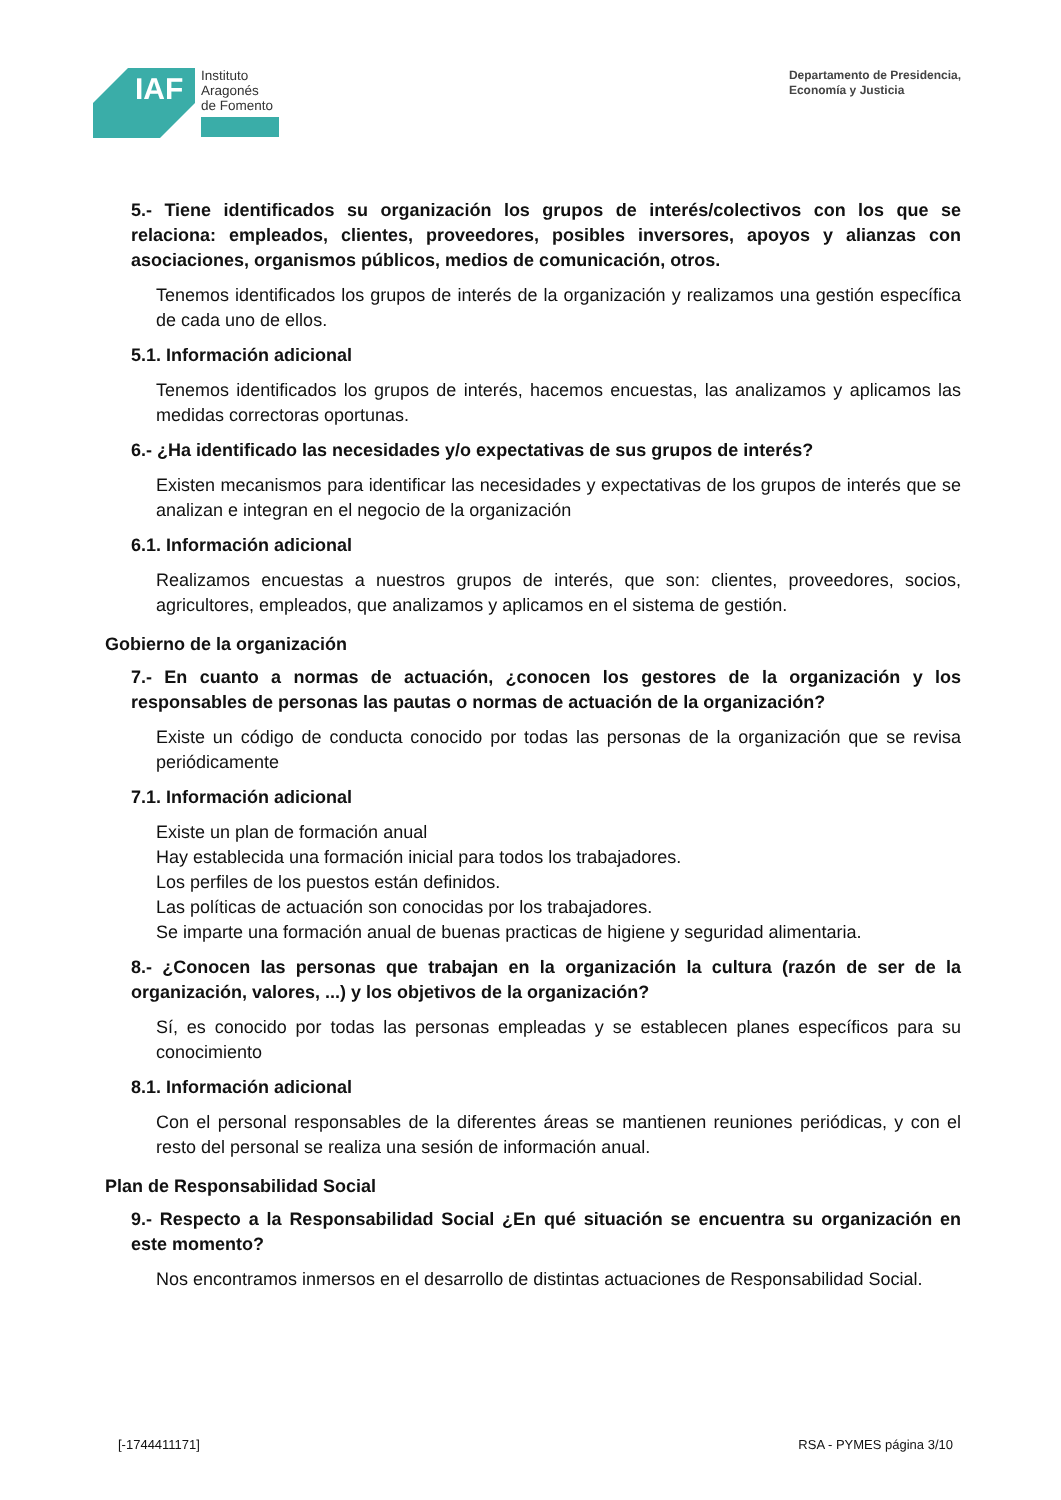IAF
Instituto
Aragonés
de Fomento
Departamento de Presidencia,
Economía y Justicia
5.- Tiene identificados su organización los grupos de interés/colectivos con los que se relaciona: empleados, clientes, proveedores, posibles inversores, apoyos y alianzas con asociaciones, organismos públicos, medios de comunicación, otros.
Tenemos identificados los grupos de interés de la organización y realizamos una gestión específica de cada uno de ellos.
5.1. Información adicional
Tenemos identificados los grupos de interés, hacemos encuestas, las analizamos y aplicamos las medidas correctoras oportunas.
6.- ¿Ha identificado las necesidades y/o expectativas de sus grupos de interés?
Existen mecanismos para identificar las necesidades y expectativas de los grupos de interés que se analizan e integran en el negocio de la organización
6.1. Información adicional
Realizamos encuestas a nuestros grupos de interés, que son: clientes, proveedores, socios, agricultores, empleados, que analizamos y aplicamos en el sistema de gestión.
Gobierno de la organización
7.- En cuanto a normas de actuación, ¿conocen los gestores de la organización y los responsables de personas las pautas o normas de actuación de la organización?
Existe un código de conducta conocido por todas las personas de la organización que se revisa periódicamente
7.1. Información adicional
Existe un plan de formación anual
Hay establecida una formación inicial para todos los trabajadores.
Los perfiles de los puestos están definidos.
Las políticas de actuación son conocidas por los trabajadores.
Se imparte una formación anual de buenas practicas de higiene y seguridad alimentaria.
8.- ¿Conocen las personas que trabajan en la organización la cultura (razón de ser de la organización, valores, ...) y los objetivos de la organización?
Sí, es conocido por todas las personas empleadas y se establecen planes específicos para su conocimiento
8.1. Información adicional
Con el personal responsables de la diferentes áreas se mantienen reuniones periódicas, y con el resto del personal se realiza una sesión de información anual.
Plan de Responsabilidad Social
9.- Respecto a la Responsabilidad Social ¿En qué situación se encuentra su organización en este momento?
Nos encontramos inmersos en el desarrollo de distintas actuaciones de Responsabilidad Social.
[-1744411171] RSA - PYMES página 3/10